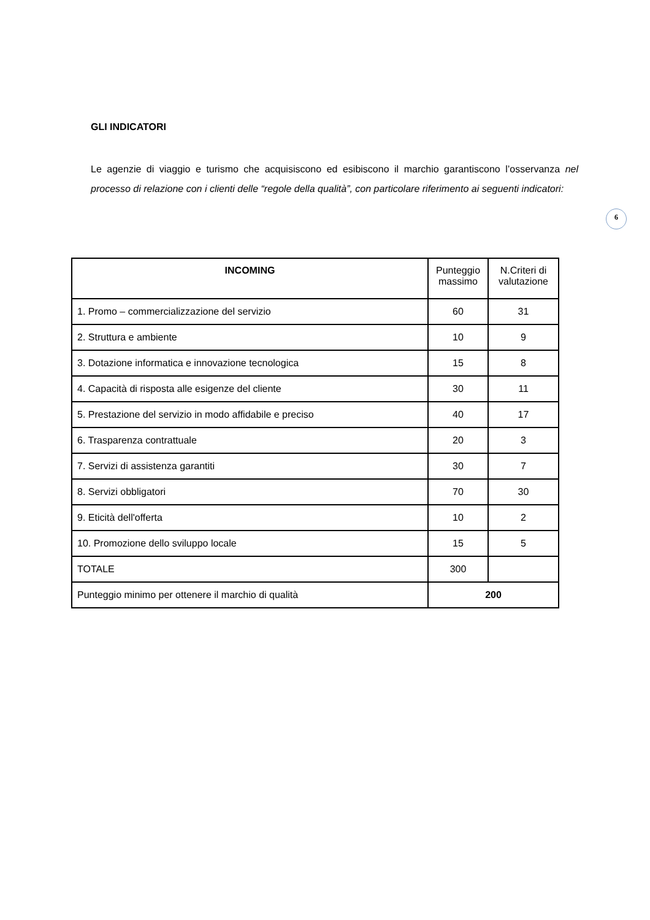GLI INDICATORI
Le agenzie di viaggio e turismo che acquisiscono ed esibiscono il marchio garantiscono l’osservanza nel processo di relazione con i clienti delle “regole della qualità”, con particolare riferimento ai seguenti indicatori:
6
| INCOMING | Punteggio massimo | N.Criteri di valutazione |
| --- | --- | --- |
| 1. Promo – commercializzazione del servizio | 60 | 31 |
| 2. Struttura e ambiente | 10 | 9 |
| 3. Dotazione informatica e innovazione tecnologica | 15 | 8 |
| 4. Capacità di risposta alle esigenze del cliente | 30 | 11 |
| 5. Prestazione del servizio in modo affidabile e preciso | 40 | 17 |
| 6. Trasparenza contrattuale | 20 | 3 |
| 7. Servizi di assistenza garantiti | 30 | 7 |
| 8. Servizi obbligatori | 70 | 30 |
| 9. Eticità dell'offerta | 10 | 2 |
| 10. Promozione dello sviluppo locale | 15 | 5 |
| TOTALE | 300 | |
| Punteggio minimo per ottenere il marchio di qualità | 200 | |